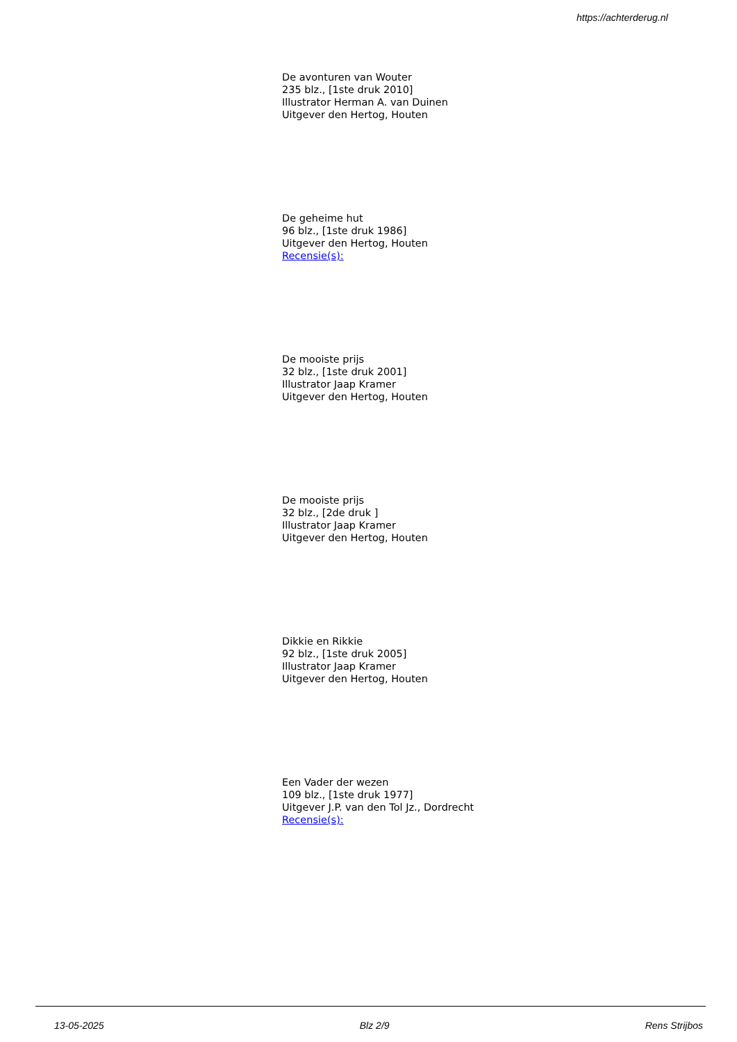https://achterderug.nl
De avonturen van Wouter
235 blz., [1ste druk 2010]
Illustrator Herman A. van Duinen
Uitgever den Hertog, Houten
De geheime hut
96 blz., [1ste druk 1986]
Uitgever den Hertog, Houten
Recensie(s):
De mooiste prijs
32 blz., [1ste druk 2001]
Illustrator Jaap Kramer
Uitgever den Hertog, Houten
De mooiste prijs
32 blz., [2de druk ]
Illustrator Jaap Kramer
Uitgever den Hertog, Houten
Dikkie en Rikkie
92 blz., [1ste druk 2005]
Illustrator Jaap Kramer
Uitgever den Hertog, Houten
Een Vader der wezen
109 blz., [1ste druk 1977]
Uitgever J.P. van den Tol Jz., Dordrecht
Recensie(s):
13-05-2025 Blz 2/9 Rens Strijbos